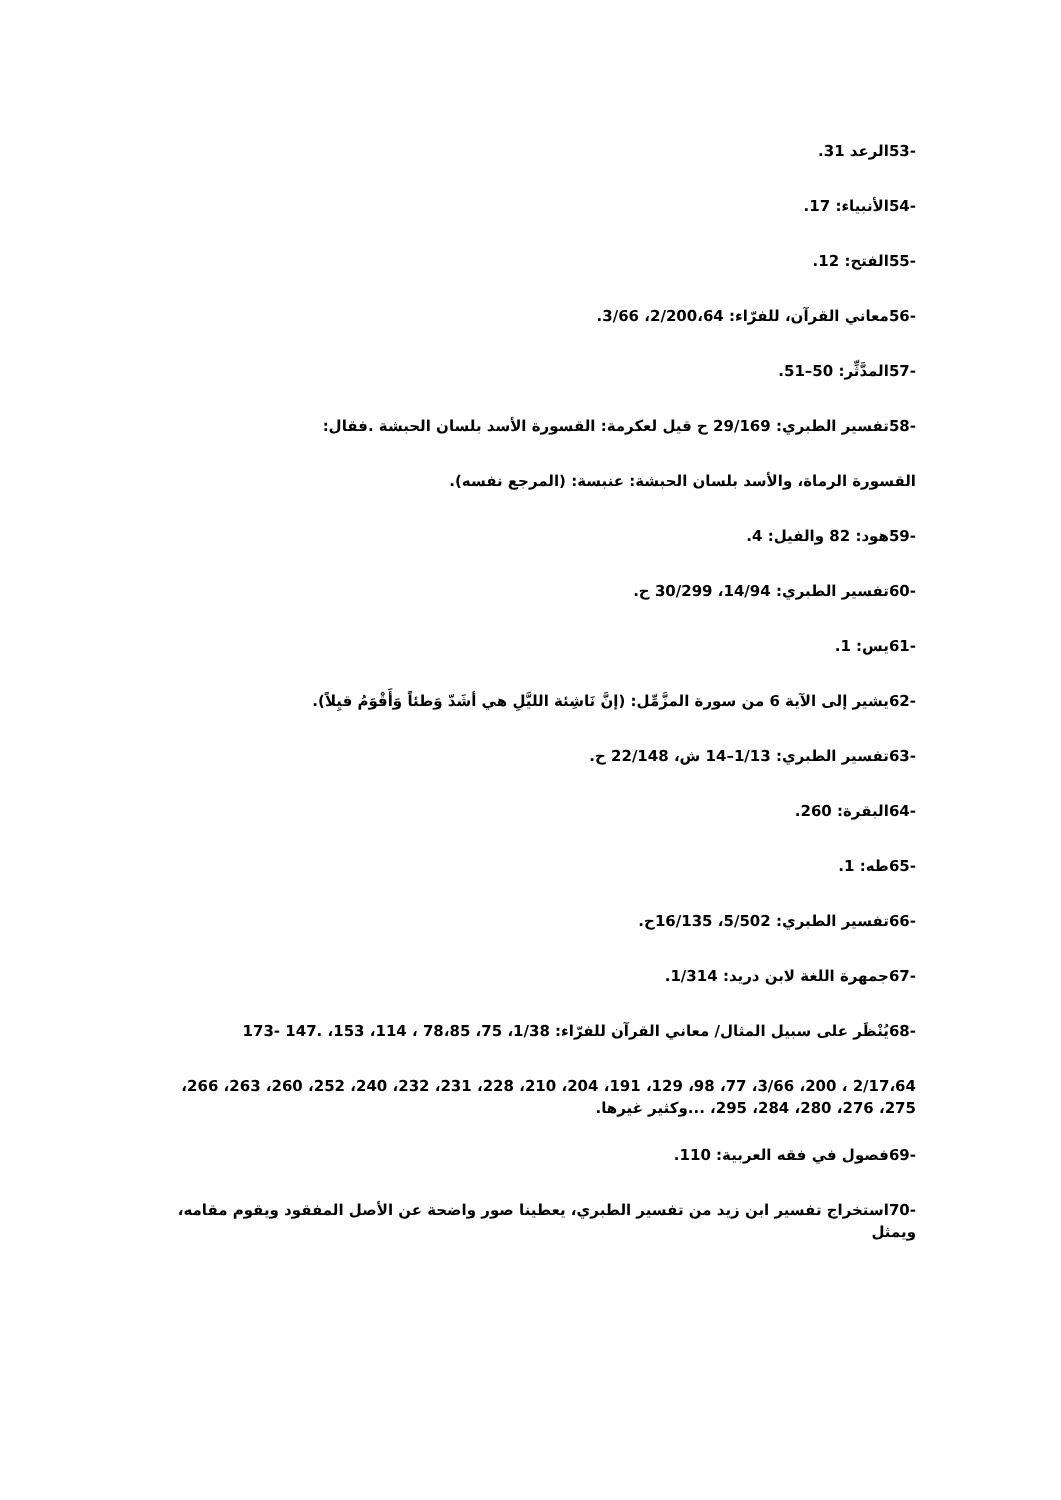-53الرعد 31.
-54الأنبياء: 17.
-55الفتح: 12.
-56معاني القرآن، للفرّاء: 2/200،64، 3/66.
-57المدَّثِّر: 50–51.
-58تفسير الطبري: 29/169 ح قيل لعكرمة: القسورة الأسد بلسان الحبشة .فقال:
القسورة الرماة، والأسد بلسان الحبشة: عنبسة: (المرجع نفسه).
-59هود: 82 والفيل: 4.
-60تفسير الطبري: 14/94، 30/299 ح.
-61يس: 1.
-62يشير إلى الآية 6 من سورة المزَّمِّل: (إنَّ نَاشِئة الليَّلِ هي أشَدّ وَطئاً وَأَقْوَمُ قيِلاً).
-63تفسير الطبري: 1/13–14 ش، 22/148 ح.
-64البقرة: 260.
-65طه: 1.
-66تفسير الطبري: 5/502، 16/135ح.
-67جمهرة اللغة لابن دريد: 1/314.
-68يُنْظَر على سبيل المثال/ معاني القرآن للفرّاء: 1/38، 75، 78،85 ، 114، 153، .147 -173
2/17،64 ، 200، 3/66، 77، 98، 129، 191، 204، 210، 228، 231، 232، 240، 252، 260، 263، 266، 275، 276، 280، 284، 295، ...وكثير غيرها.
-69فصول في فقه العربية: 110.
-70استخراج تفسير ابن زيد من تفسير الطبري، يعطينا صور واضحة عن الأصل المفقود ويقوم مقامه، ويمثل